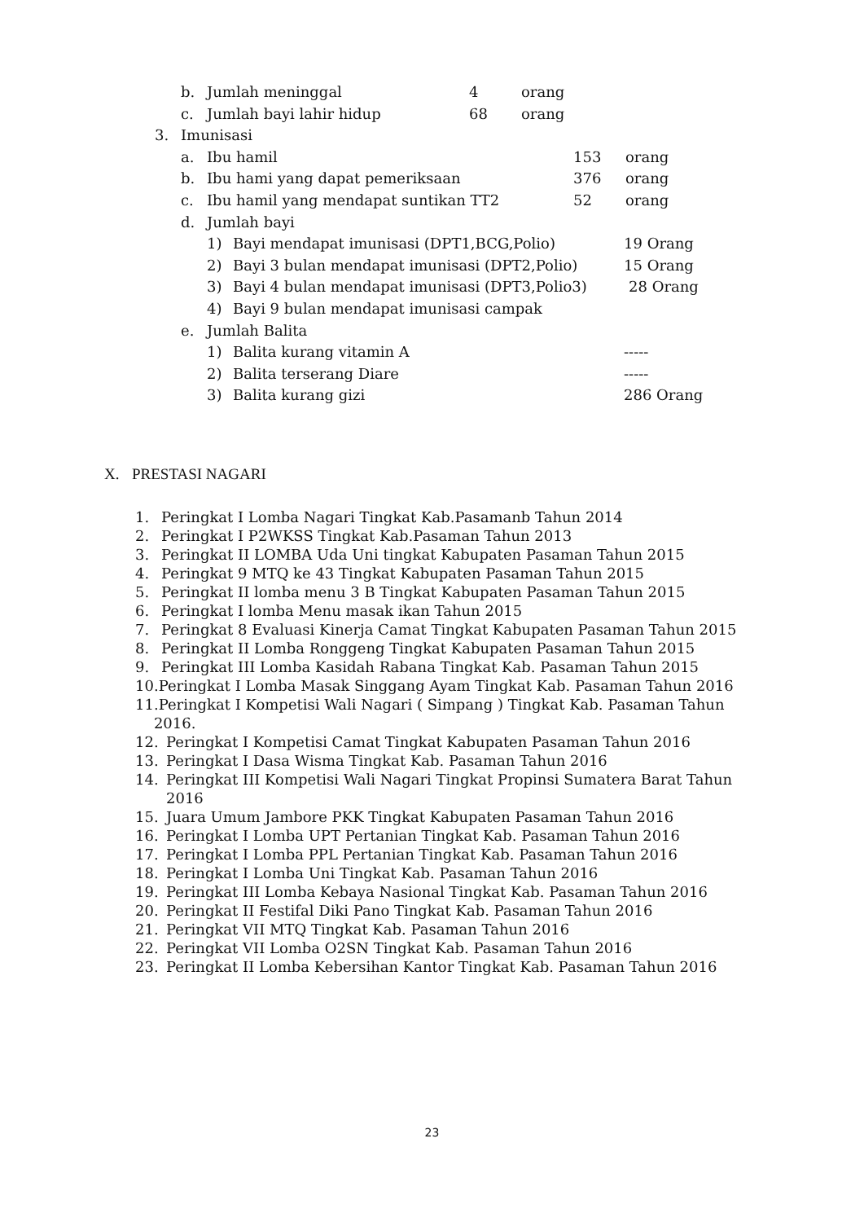b. Jumlah meninggal 4 orang
c. Jumlah bayi lahir hidup 68 orang
3. Imunisasi
a. Ibu hamil 153 orang
b. Ibu hami yang dapat pemeriksaan 376 orang
c. Ibu hamil yang mendapat suntikan TT2 52 orang
d. Jumlah bayi
1) Bayi mendapat imunisasi (DPT1,BCG,Polio) 19 Orang
2) Bayi 3 bulan mendapat imunisasi (DPT2,Polio) 15 Orang
3) Bayi 4 bulan mendapat imunisasi (DPT3,Polio3) 28 Orang
4) Bayi 9 bulan mendapat imunisasi campak
e. Jumlah Balita
1) Balita kurang vitamin A -----
2) Balita terserang Diare -----
3) Balita kurang gizi 286 Orang
X. PRESTASI NAGARI
1. Peringkat I Lomba Nagari Tingkat Kab.Pasamanb Tahun 2014
2. Peringkat I P2WKSS Tingkat Kab.Pasaman Tahun 2013
3. Peringkat II LOMBA Uda Uni tingkat Kabupaten Pasaman Tahun 2015
4. Peringkat 9 MTQ ke 43 Tingkat Kabupaten Pasaman Tahun 2015
5. Peringkat II lomba menu 3 B Tingkat Kabupaten Pasaman Tahun 2015
6. Peringkat I lomba Menu masak ikan Tahun 2015
7. Peringkat 8 Evaluasi Kinerja Camat Tingkat Kabupaten Pasaman Tahun 2015
8. Peringkat II Lomba Ronggeng Tingkat Kabupaten Pasaman Tahun 2015
9. Peringkat III Lomba Kasidah Rabana Tingkat Kab. Pasaman Tahun 2015
10.Peringkat I Lomba Masak Singgang Ayam Tingkat Kab. Pasaman Tahun 2016
11.Peringkat I Kompetisi Wali Nagari ( Simpang ) Tingkat Kab. Pasaman Tahun
2016.
12. Peringkat I Kompetisi Camat Tingkat Kabupaten Pasaman Tahun 2016
13. Peringkat I Dasa Wisma Tingkat Kab. Pasaman Tahun 2016
14. Peringkat III Kompetisi Wali Nagari Tingkat Propinsi Sumatera Barat Tahun
2016
15. Juara Umum Jambore PKK Tingkat Kabupaten Pasaman Tahun 2016
16. Peringkat I Lomba UPT Pertanian Tingkat Kab. Pasaman Tahun 2016
17. Peringkat I Lomba PPL Pertanian Tingkat Kab. Pasaman Tahun 2016
18. Peringkat I Lomba Uni Tingkat Kab. Pasaman Tahun 2016
19. Peringkat III Lomba Kebaya Nasional Tingkat Kab. Pasaman Tahun 2016
20. Peringkat II Festifal Diki Pano Tingkat Kab. Pasaman Tahun 2016
21. Peringkat VII MTQ Tingkat Kab. Pasaman Tahun 2016
22. Peringkat VII Lomba O2SN Tingkat Kab. Pasaman Tahun 2016
23. Peringkat II Lomba Kebersihan Kantor Tingkat Kab. Pasaman Tahun 2016
23